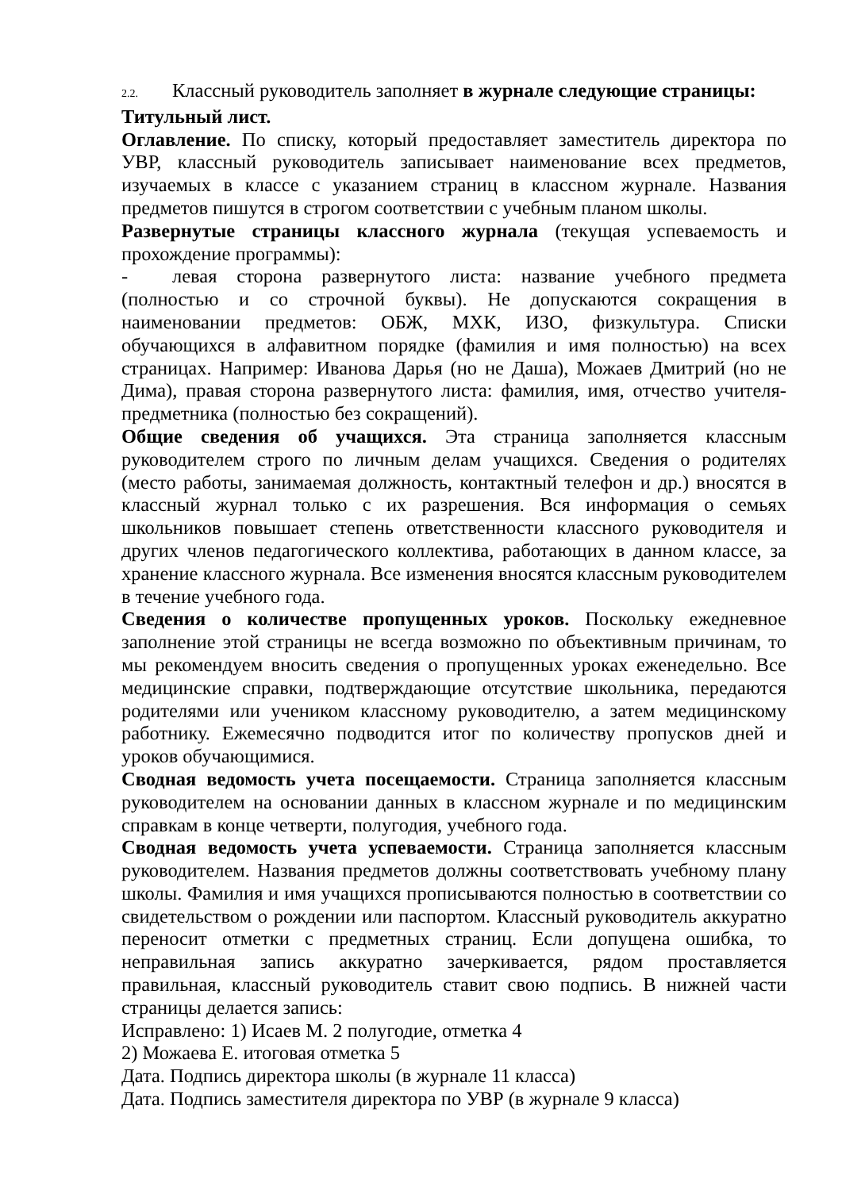2.2. Классный руководитель заполняет в журнале следующие страницы:
Титульный лист.
Оглавление. По списку, который предоставляет заместитель директора по УВР, классный руководитель записывает наименование всех предметов, изучаемых в классе с указанием страниц в классном журнале. Названия предметов пишутся в строгом соответствии с учебным планом школы.
Развернутые страницы классного журнала (текущая успеваемость и прохождение программы):
- левая сторона развернутого листа: название учебного предмета (полностью и со строчной буквы). Не допускаются сокращения в наименовании предметов: ОБЖ, МХК, ИЗО, физкультура. Списки обучающихся в алфавитном порядке (фамилия и имя полностью) на всех страницах. Например: Иванова Дарья (но не Даша), Можаев Дмитрий (но не Дима), правая сторона развернутого листа: фамилия, имя, отчество учителя-предметника (полностью без сокращений).
Общие сведения об учащихся. Эта страница заполняется классным руководителем строго по личным делам учащихся. Сведения о родителях (место работы, занимаемая должность, контактный телефон и др.) вносятся в классный журнал только с их разрешения. Вся информация о семьях школьников повышает степень ответственности классного руководителя и других членов педагогического коллектива, работающих в данном классе, за хранение классного журнала. Все изменения вносятся классным руководителем в течение учебного года.
Сведения о количестве пропущенных уроков. Поскольку ежедневное заполнение этой страницы не всегда возможно по объективным причинам, то мы рекомендуем вносить сведения о пропущенных уроках еженедельно. Все медицинские справки, подтверждающие отсутствие школьника, передаются родителями или учеником классному руководителю, а затем медицинскому работнику. Ежемесячно подводится итог по количеству пропусков дней и уроков обучающимися.
Сводная ведомость учета посещаемости. Страница заполняется классным руководителем на основании данных в классном журнале и по медицинским справкам в конце четверти, полугодия, учебного года.
Сводная ведомость учета успеваемости. Страница заполняется классным руководителем. Названия предметов должны соответствовать учебному плану школы. Фамилия и имя учащихся прописываются полностью в соответствии со свидетельством о рождении или паспортом. Классный руководитель аккуратно переносит отметки с предметных страниц. Если допущена ошибка, то неправильная запись аккуратно зачеркивается, рядом проставляется правильная, классный руководитель ставит свою подпись. В нижней части страницы делается запись:
Исправлено: 1) Исаев М. 2 полугодие, отметка 4
2) Можаева Е. итоговая отметка 5
Дата. Подпись директора школы (в журнале 11 класса)
Дата. Подпись заместителя директора по УВР (в журнале 9 класса)